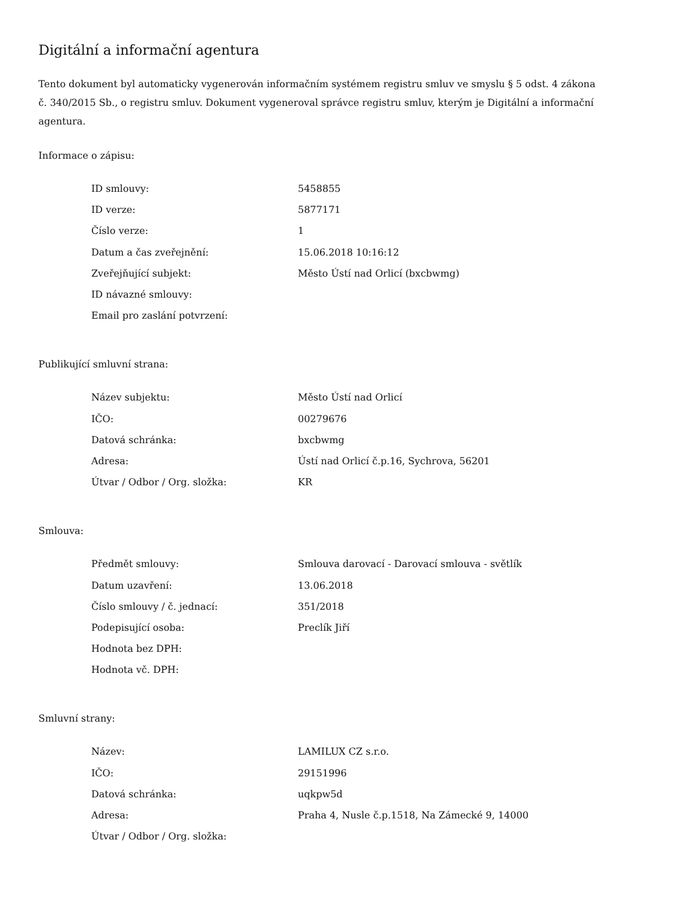Digitální a informační agentura
Tento dokument byl automaticky vygenerován informačním systémem registru smluv ve smyslu § 5 odst. 4 zákona
č. 340/2015 Sb., o registru smluv. Dokument vygeneroval správce registru smluv, kterým je Digitální a informační agentura.
Informace o zápisu:
| ID smlouvy: | 5458855 |
| ID verze: | 5877171 |
| Číslo verze: | 1 |
| Datum a čas zveřejnění: | 15.06.2018 10:16:12 |
| Zveřejňující subjekt: | Město Ústí nad Orlicí (bxcbwmg) |
| ID návazné smlouvy: | |
| Email pro zaslání potvrzení: | |
Publikující smluvní strana:
| Název subjektu: | Město Ústí nad Orlicí |
| IČO: | 00279676 |
| Datová schránka: | bxcbwmg |
| Adresa: | Ústí nad Orlicí č.p.16, Sychrova, 56201 |
| Útvar / Odbor / Org. složka: | KR |
Smlouva:
| Předmět smlouvy: | Smlouva darovací - Darovací smlouva - světlík |
| Datum uzavření: | 13.06.2018 |
| Číslo smlouvy / č. jednací: | 351/2018 |
| Podepisující osoba: | Preclík Jiří |
| Hodnota bez DPH: | |
| Hodnota vč. DPH: | |
Smluvní strany:
| Název: | LAMILUX CZ s.r.o. |
| IČO: | 29151996 |
| Datová schránka: | uqkpw5d |
| Adresa: | Praha 4, Nusle č.p.1518, Na Zámecké 9, 14000 |
| Útvar / Odbor / Org. složka: | |